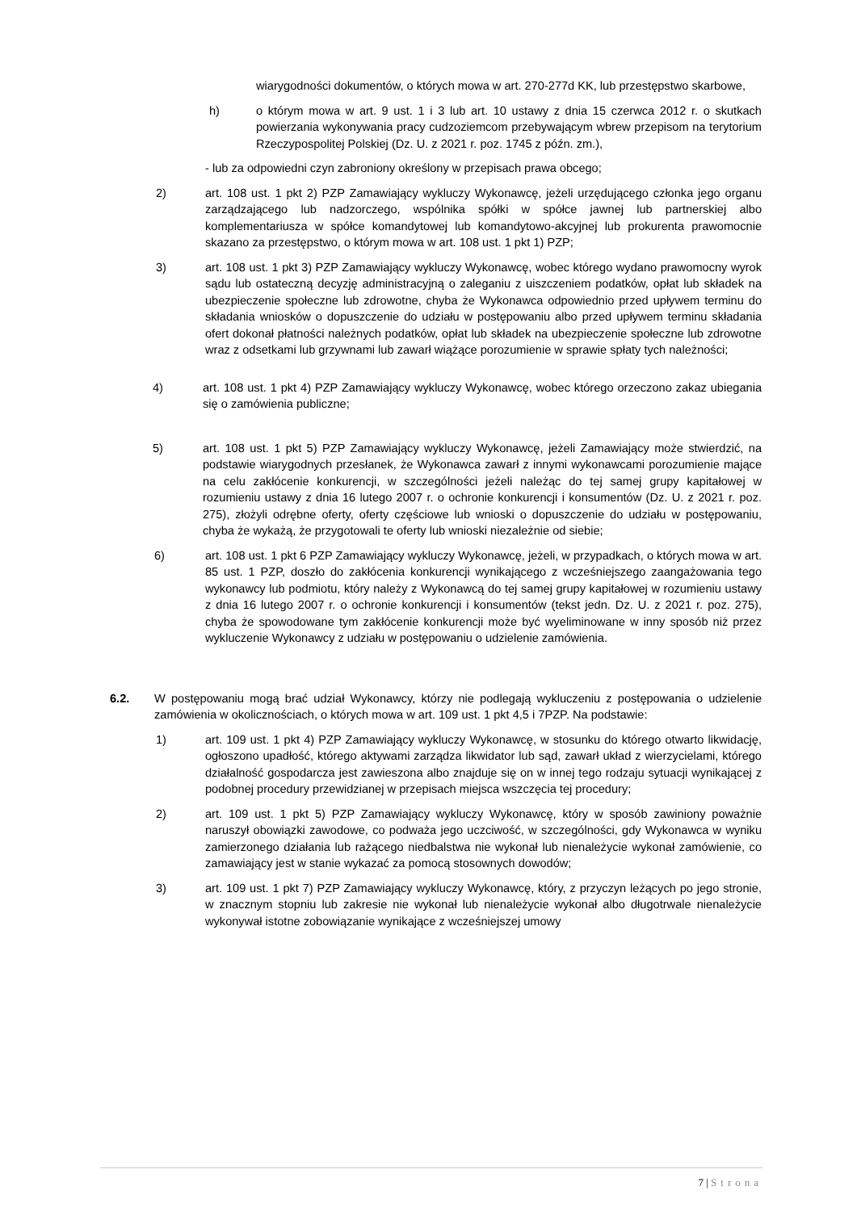wiarygodności dokumentów, o których mowa w art. 270-277d KK, lub przestępstwo skarbowe,
h) o którym mowa w art. 9 ust. 1 i 3 lub art. 10 ustawy z dnia 15 czerwca 2012 r. o skutkach powierzania wykonywania pracy cudzoziemcom przebywającym wbrew przepisom na terytorium Rzeczypospolitej Polskiej (Dz. U. z 2021 r. poz. 1745 z późn. zm.),
- lub za odpowiedni czyn zabroniony określony w przepisach prawa obcego;
2) art. 108 ust. 1 pkt 2) PZP Zamawiający wykluczy Wykonawcę, jeżeli urzędującego członka jego organu zarządzającego lub nadzorczego, wspólnika spółki w spółce jawnej lub partnerskiej albo komplementariusza w spółce komandytowej lub komandytowo-akcyjnej lub prokurenta prawomocnie skazano za przestępstwo, o którym mowa w art. 108 ust. 1 pkt 1) PZP;
3) art. 108 ust. 1 pkt 3) PZP Zamawiający wykluczy Wykonawcę, wobec którego wydano prawomocny wyrok sądu lub ostateczną decyzję administracyjną o zaleganiu z uiszczeniem podatków, opłat lub składek na ubezpieczenie społeczne lub zdrowotne, chyba że Wykonawca odpowiednio przed upływem terminu do składania wniosków o dopuszczenie do udziału w postępowaniu albo przed upływem terminu składania ofert dokonał płatności należnych podatków, opłat lub składek na ubezpieczenie społeczne lub zdrowotne wraz z odsetkami lub grzywnami lub zawarł wiążące porozumienie w sprawie spłaty tych należności;
4) art. 108 ust. 1 pkt 4) PZP Zamawiający wykluczy Wykonawcę, wobec którego orzeczono zakaz ubiegania się o zamówienia publiczne;
5) art. 108 ust. 1 pkt 5) PZP Zamawiający wykluczy Wykonawcę, jeżeli Zamawiający może stwierdzić, na podstawie wiarygodnych przesłanek, że Wykonawca zawarł z innymi wykonawcami porozumienie mające na celu zakłócenie konkurencji, w szczególności jeżeli należąc do tej samej grupy kapitałowej w rozumieniu ustawy z dnia 16 lutego 2007 r. o ochronie konkurencji i konsumentów (Dz. U. z 2021 r. poz. 275), złożyli odrębne oferty, oferty częściowe lub wnioski o dopuszczenie do udziału w postępowaniu, chyba że wykażą, że przygotowali te oferty lub wnioski niezależnie od siebie;
6) art. 108 ust. 1 pkt 6 PZP Zamawiający wykluczy Wykonawcę, jeżeli, w przypadkach, o których mowa w art. 85 ust. 1 PZP, doszło do zakłócenia konkurencji wynikającego z wcześniejszego zaangażowania tego wykonawcy lub podmiotu, który należy z Wykonawcą do tej samej grupy kapitałowej w rozumieniu ustawy z dnia 16 lutego 2007 r. o ochronie konkurencji i konsumentów (tekst jedn. Dz. U. z 2021 r. poz. 275), chyba że spowodowane tym zakłócenie konkurencji może być wyeliminowane w inny sposób niż przez wykluczenie Wykonawcy z udziału w postępowaniu o udzielenie zamówienia.
6.2. W postępowaniu mogą brać udział Wykonawcy, którzy nie podlegają wykluczeniu z postępowania o udzielenie zamówienia w okolicznościach, o których mowa w art. 109 ust. 1 pkt 4,5 i 7PZP. Na podstawie:
1) art. 109 ust. 1 pkt 4) PZP Zamawiający wykluczy Wykonawcę, w stosunku do którego otwarto likwidację, ogłoszono upadłość, którego aktywami zarządza likwidator lub sąd, zawarł układ z wierzycielami, którego działalność gospodarcza jest zawieszona albo znajduje się on w innej tego rodzaju sytuacji wynikającej z podobnej procedury przewidzianej w przepisach miejsca wszczęcia tej procedury;
2) art. 109 ust. 1 pkt 5) PZP Zamawiający wykluczy Wykonawcę, który w sposób zawiniony poważnie naruszył obowiązki zawodowe, co podważa jego uczciwość, w szczególności, gdy Wykonawca w wyniku zamierzonego działania lub rażącego niedbalstwa nie wykonał lub nienależycie wykonał zamówienie, co zamawiający jest w stanie wykazać za pomocą stosownych dowodów;
3) art. 109 ust. 1 pkt 7) PZP Zamawiający wykluczy Wykonawcę, który, z przyczyn leżących po jego stronie, w znacznym stopniu lub zakresie nie wykonał lub nienależycie wykonał albo długotrwale nienależycie wykonywał istotne zobowiązanie wynikające z wcześniejszej umowy
7 | Strona